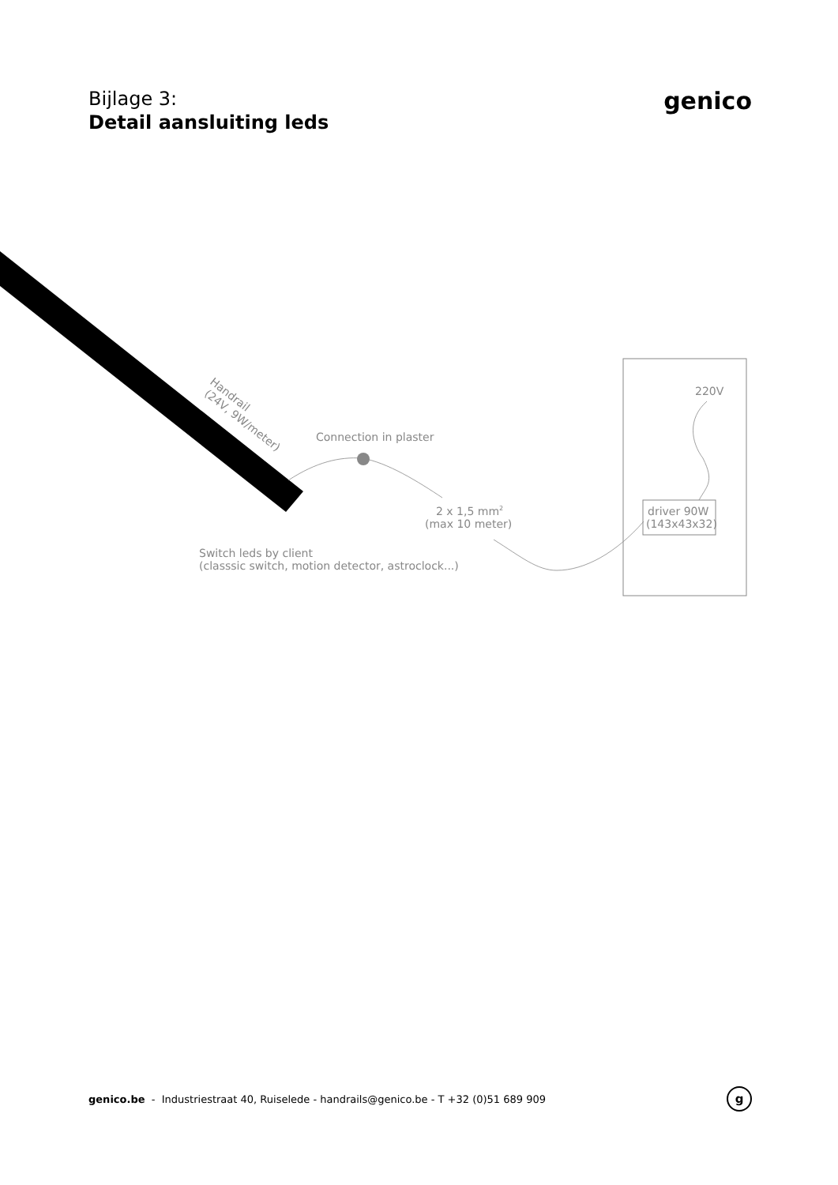Bijlage 3:
Detail aansluiting leds
genico
Handrail
(24V, 9W/meter)
Connection in plaster
2 x 1,5 mm2
(max 10 meter)
Switch leds by client
(classsic switch, motion detector, astroclock...)
220V
driver 90W
(143x43x32)
genico.be - Industriestraat 40, Ruiselede - handrails@genico.be - T +32 (0)51 689 909
g